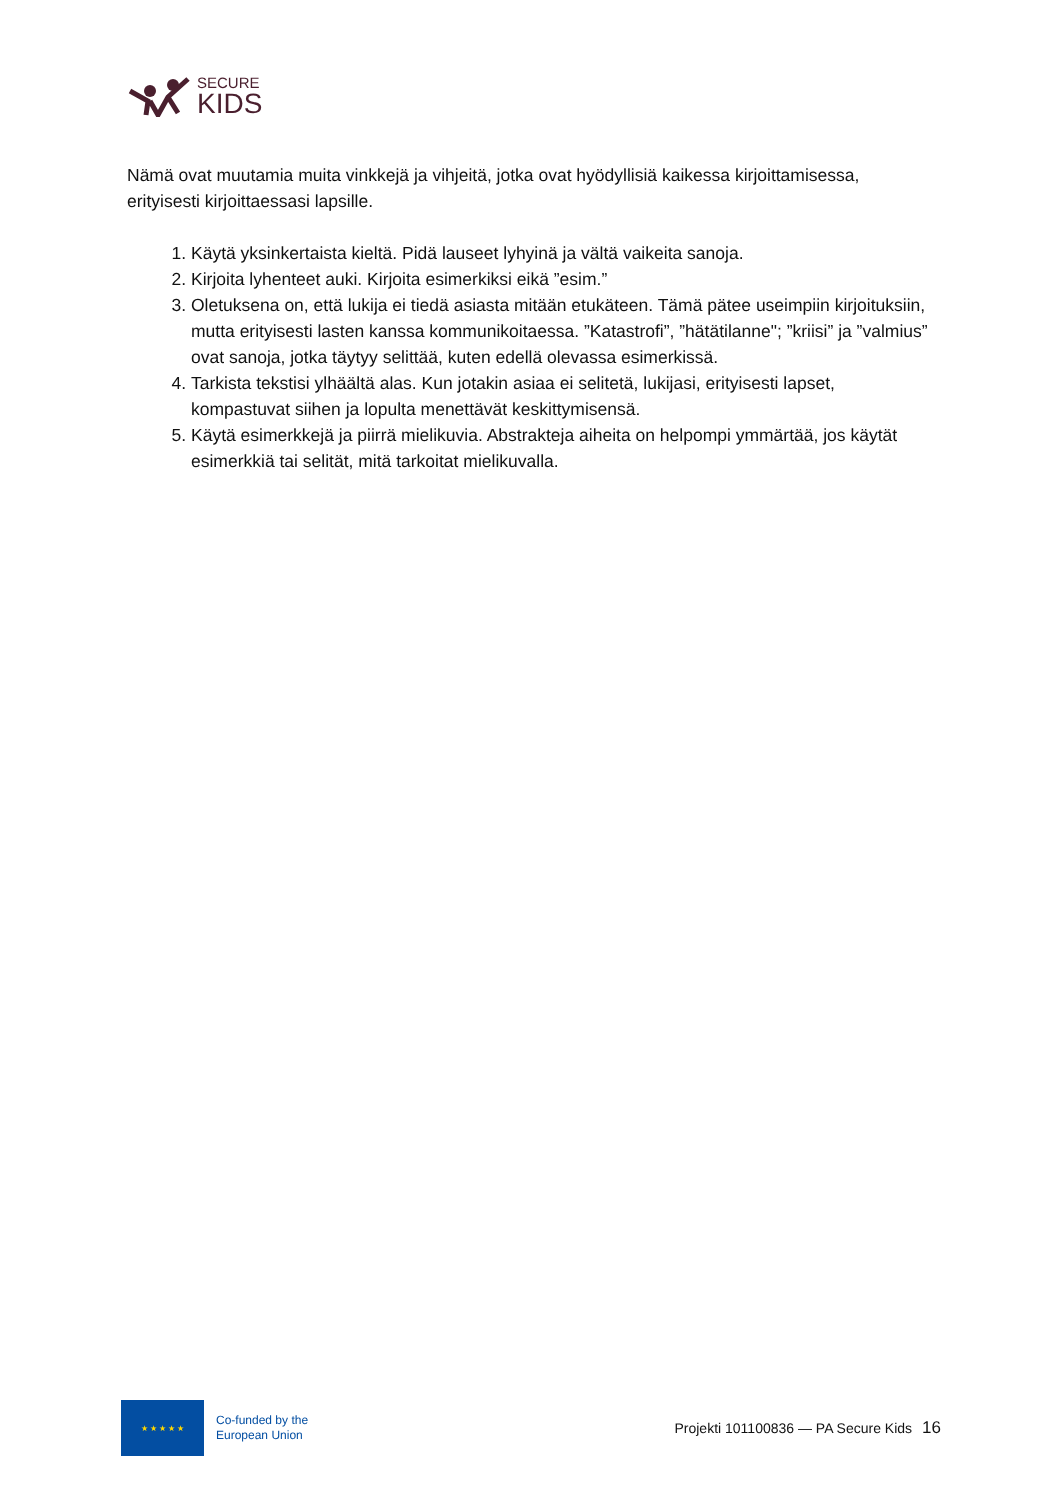SECURE
KIDS
Nämä ovat muutamia muita vinkkejä ja vihjeitä, jotka ovat hyödyllisiä kaikessa kirjoittamisessa, erityisesti kirjoittaessasi lapsille.
1. Käytä yksinkertaista kieltä. Pidä lauseet lyhyinä ja vältä vaikeita sanoja.
2. Kirjoita lyhenteet auki. Kirjoita esimerkiksi eikä ”esim.”
3. Oletuksena on, että lukija ei tiedä asiasta mitään etukäteen. Tämä pätee useimpiin kirjoituksiin, mutta erityisesti lasten kanssa kommunikoitaessa. ”Katastrofi”, ”hätätilanne"; ”kriisi” ja ”valmius” ovat sanoja, jotka täytyy selittää, kuten edellä olevassa esimerkissä.
4. Tarkista tekstisi ylhäältä alas. Kun jotakin asiaa ei selitetä, lukijasi, erityisesti lapset, kompastuvat siihen ja lopulta menettävät keskittymisensä.
5. Käytä esimerkkejä ja piirrä mielikuvia. Abstrakteja aiheita on helpompi ymmärtää, jos käytät esimerkkiä tai selität, mitä tarkoitat mielikuvalla.
★ ★ ★ ★ ★
Co-funded by the
European Union
Projekti 101100836 — PA Secure Kids
16